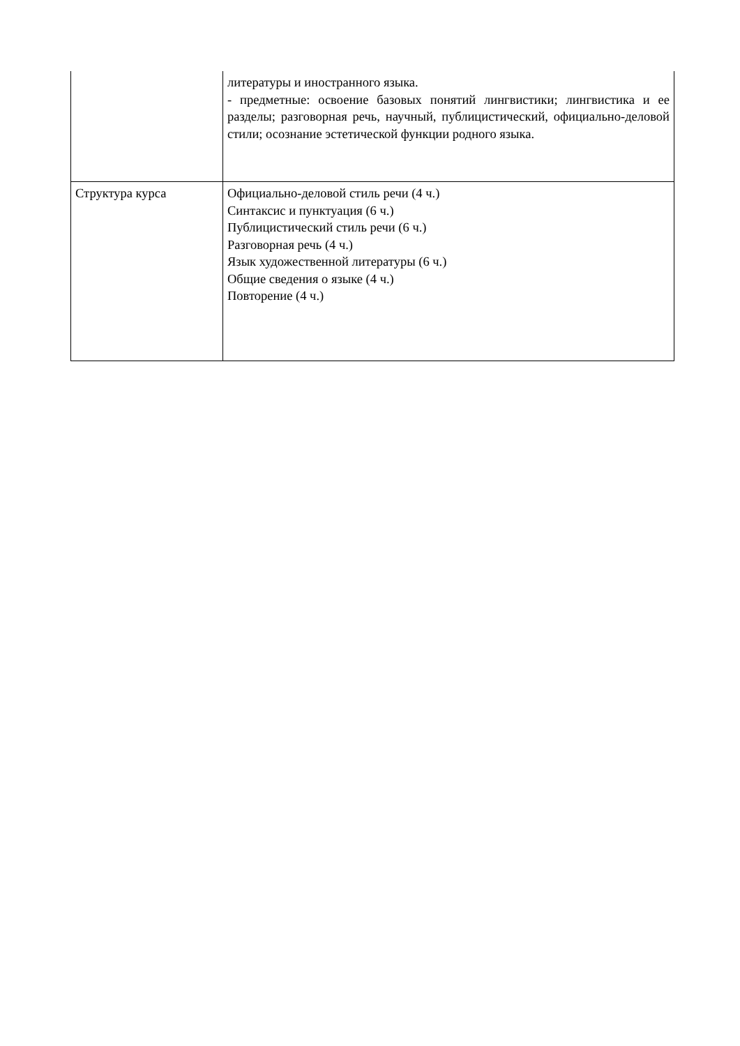| | литературы и иностранного языка. - предметные: освоение базовых понятий лингвистики; лингвистика и ее разделы; разговорная речь, научный, публицистический, официально-деловой стили; осознание эстетической функции родного языка. |
| Структура курса | Официально-деловой стиль речи (4 ч.) Синтаксис и пунктуация (6 ч.) Публицистический стиль речи (6 ч.) Разговорная речь (4 ч.) Язык художественной литературы (6 ч.) Общие сведения о языке (4 ч.) Повторение (4 ч.) |